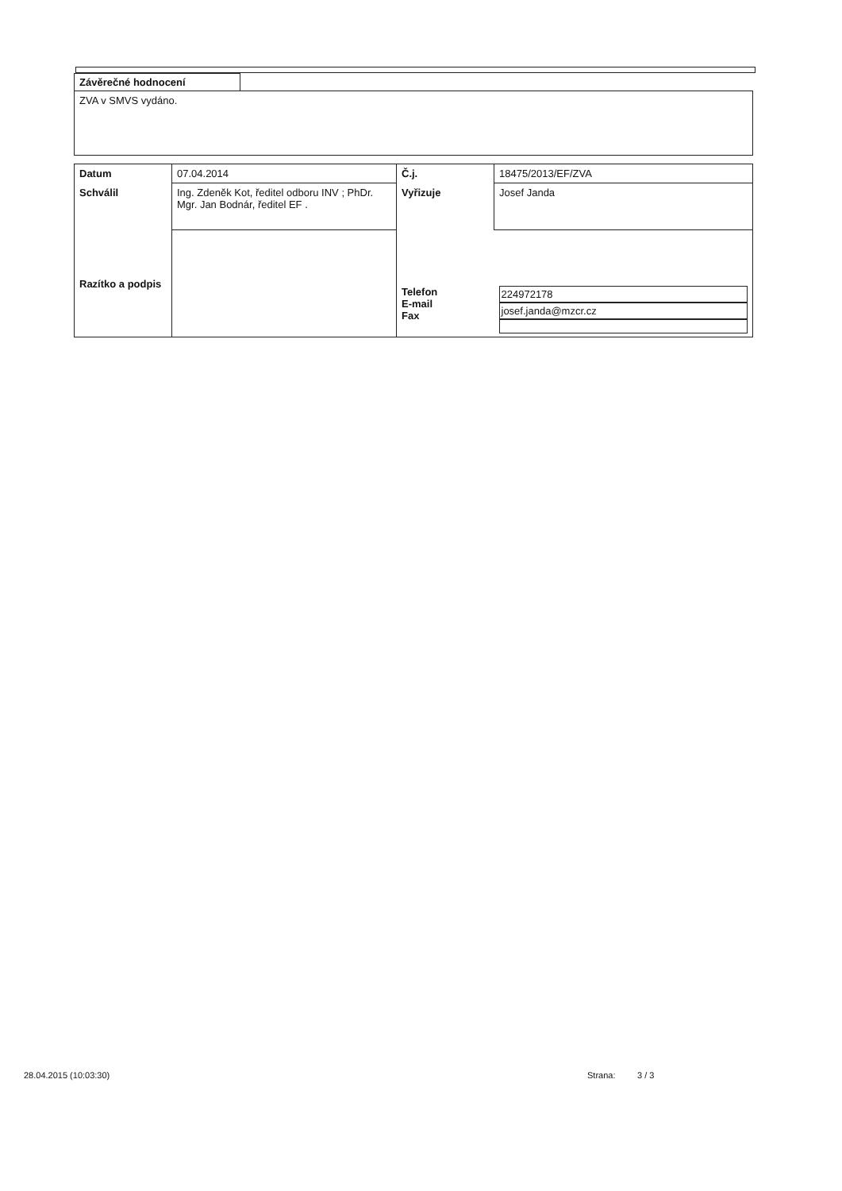Závěrečné hodnocení
ZVA v SMVS vydáno.
| Datum | 07.04.2014 | Č.j. | 18475/2013/EF/ZVA |
| Schválil | Ing. Zdeněk Kot, ředitel odboru INV ; PhDr. Mgr. Jan Bodnár, ředitel EF . | Vyřizuje | Josef Janda |
| Razítko a podpis | | Telefon E-mail Fax | 224972178 josef.janda@mzcr.cz |
28.04.2015 (10:03:30) Strana: 3 / 3